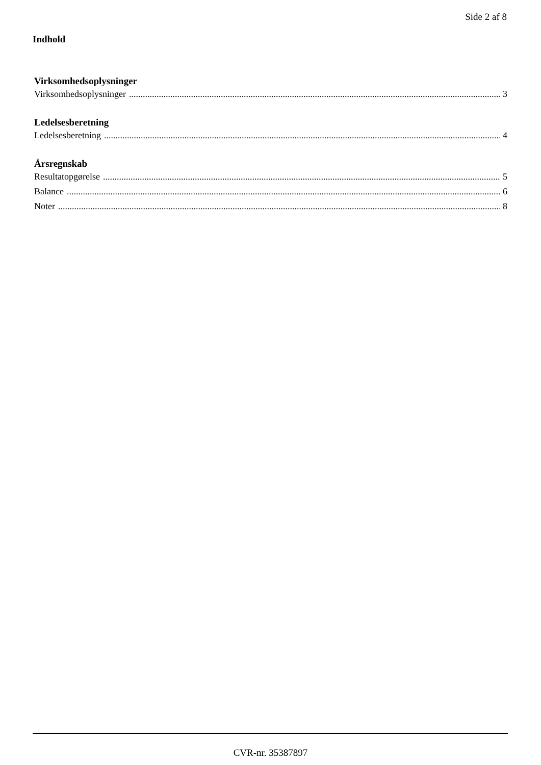Side 2 af 8
Indhold
Virksomhedsoplysninger
Virksomhedsoplysninger 3
Ledelsesberetning
Ledelsesberetning 4
Årsregnskab
Resultatopgørelse 5
Balance 6
Noter 8
CVR-nr. 35387897